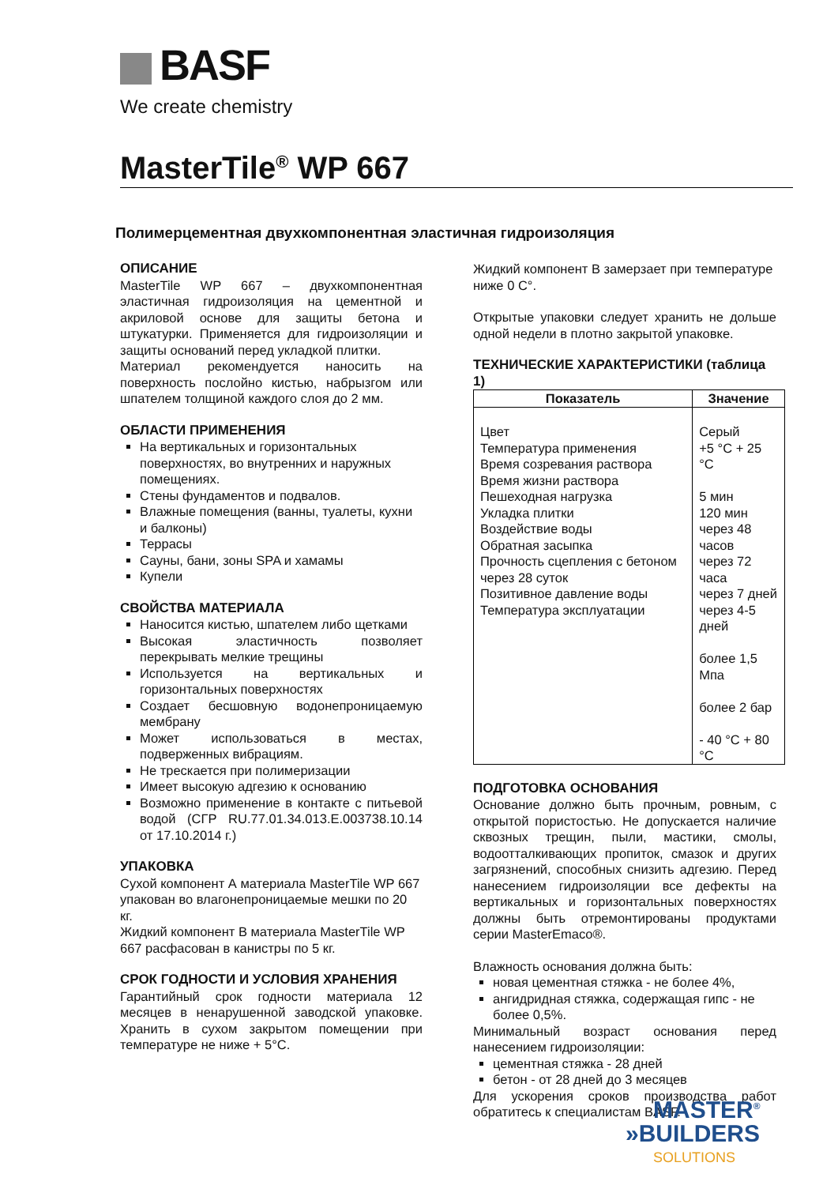BASF
We create chemistry
MasterTile<sup>®</sup> WP 667
Полимерцементная двухкомпонентная эластичная гидроизоляция
ОПИСАНИЕ
MasterTile WP 667 – двухкомпонентная эластичная гидроизоляция на цементной и акриловой основе для защиты бетона и штукатурки. Применяется для гидроизоляции и защиты оснований перед укладкой плитки.
Материал рекомендуется наносить на поверхность послойно кистью, набрызгом или шпателем толщиной каждого слоя до 2 мм.
ОБЛАСТИ ПРИМЕНЕНИЯ
На вертикальных и горизонтальных поверхностях, во внутренних и наружных помещениях.
Стены фундаментов и подвалов.
Влажные помещения (ванны, туалеты, кухни и балконы)
Террасы
Сауны, бани, зоны SPA и хамамы
Купели
СВОЙСТВА МАТЕРИАЛА
Наносится кистью, шпателем либо щетками
Высокая эластичность позволяет перекрывать мелкие трещины
Используется на вертикальных и горизонтальных поверхностях
Создает бесшовную водонепроницаемую мембрану
Может использоваться в местах, подверженных вибрациям.
Не трескается при полимеризации
Имеет высокую адгезию к основанию
Возможно применение в контакте с питьевой водой (СГР RU.77.01.34.013.E.003738.10.14 от 17.10.2014 г.)
УПАКОВКА
Сухой компонент А материала MasterTile WP 667 упакован во влагонепроницаемые мешки по 20 кг.
Жидкий компонент В материала MasterTile WP 667 расфасован в канистры по 5 кг.
СРОК ГОДНОСТИ И УСЛОВИЯ ХРАНЕНИЯ
Гарантийный срок годности материала 12 месяцев в ненарушенной заводской упаковке. Хранить в сухом закрытом помещении при температуре не ниже + 5°С.
Жидкий компонент В замерзает при температуре ниже 0 С°.
Открытые упаковки следует хранить не дольше одной недели в плотно закрытой упаковке.
ТЕХНИЧЕСКИЕ ХАРАКТЕРИСТИКИ (таблица 1)
| Показатель | Значение |
| --- | --- |
| Цвет Температура применения Время созревания раствора Время жизни раствора Пешеходная нагрузка Укладка плитки Воздействие воды Обратная засыпка Прочность сцепления с бетоном через 28 суток Позитивное давление воды Температура эксплуатации | Серый +5 °С + 25 °С 5 мин 120 мин через 48 часов через 72 часа через 7 дней через 4-5 дней более 1,5 Мпа более 2 бар - 40 °С + 80 °С |
ПОДГОТОВКА ОСНОВАНИЯ
Основание должно быть прочным, ровным, с открытой пористостью. Не допускается наличие сквозных трещин, пыли, мастики, смолы, водоотталкивающих пропиток, смазок и других загрязнений, способных снизить адгезию. Перед нанесением гидроизоляции все дефекты на вертикальных и горизонтальных поверхностях должны быть отремонтированы продуктами серии MasterEmaco®.
Влажность основания должна быть:
новая цементная стяжка - не более 4%,
ангидридная стяжка, содержащая гипс - не более 0,5%.
Минимальный возраст основания перед нанесением гидроизоляции:
цементная стяжка - 28 дней
бетон - от 28 дней до 3 месяцев
Для ускорения сроков производства работ обратитесь к специалистам BASF.
MASTER<sup>®</sup>
»BUILDERS
SOLUTIONS